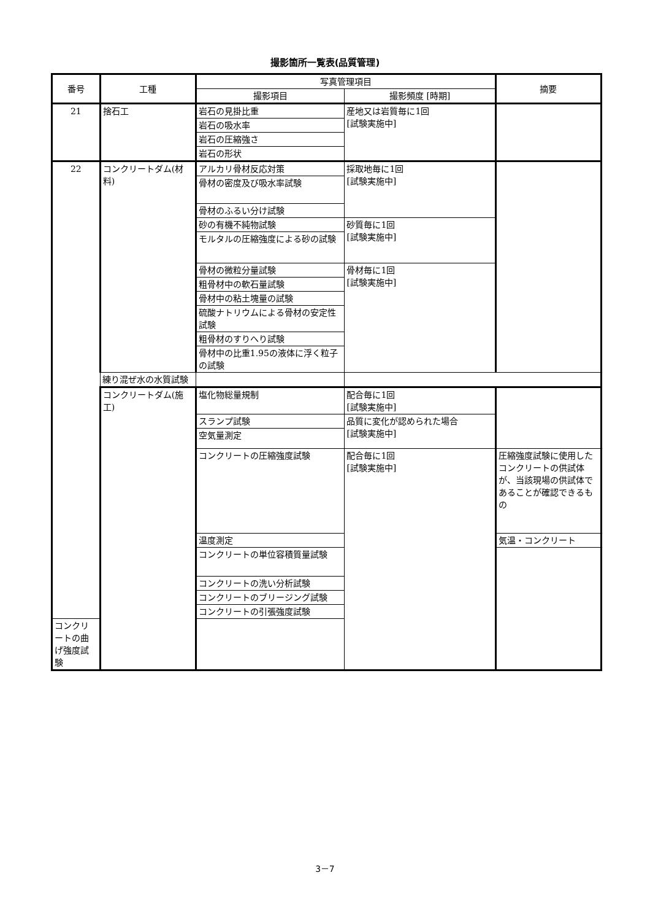撮影箇所一覧表(品質管理)
| 番号 | 工種 | 写真管理項目 | | 摘要 |
| --- | --- | --- | --- | --- |
| | | 撮影項目 | 撮影頻度 [時期] | |
| 21 | 捨石工 | 岩石の見掛比重 | 産地又は岩質毎に1回 [試験実施中] | |
| | | 岩石の吸水率 | | |
| | | 岩石の圧縮強さ | | |
| | | 岩石の形状 | | |
| 22 | コンクリートダム(材料) | アルカリ骨材反応対策 | 採取地毎に1回 [試験実施中] | |
| | | 骨材の密度及び吸水率試験 | | |
| | | 骨材のふるい分け試験 | | |
| | | 砂の有機不純物試験 | 砂質毎に1回 [試験実施中] | |
| | | モルタルの圧縮強度による砂の試験 | | |
| | | 骨材の微粒分量試験 | 骨材毎に1回 [試験実施中] | |
| | | 粗骨材中の軟石量試験 | | |
| | | 骨材中の粘土塊量の試験 | | |
| | | 硫酸ナトリウムによる骨材の安定性試験 | | |
| | | 粗骨材のすりへり試験 | | |
| | | 骨材中の比重1.95の液体に浮く粒子の試験 | | |
| | 練り混ぜ水の水質試験 | | | |
| | コンクリートダム(施工) | 塩化物総量規制 | 配合毎に1回 [試験実施中] | |
| | | スランプ試験 | 品質に変化が認められた場合 [試験実施中] | |
| | | 空気量測定 | | |
| | | コンクリートの圧縮強度試験 | 配合毎に1回 [試験実施中] | 圧縮強度試験に使用したコンクリートの供試体が、当該現場の供試体であることが確認できるもの |
| | | 温度測定 | | 気温・コンクリート |
| | | コンクリートの単位容積質量試験 | | |
| | | コンクリートの洗い分析試験 | | |
| | | コンクリートのブリージング試験 | | |
| | | コンクリートの引張強度試験 | | |
| コンクリートの曲げ強度試験 | | | | |
3－7